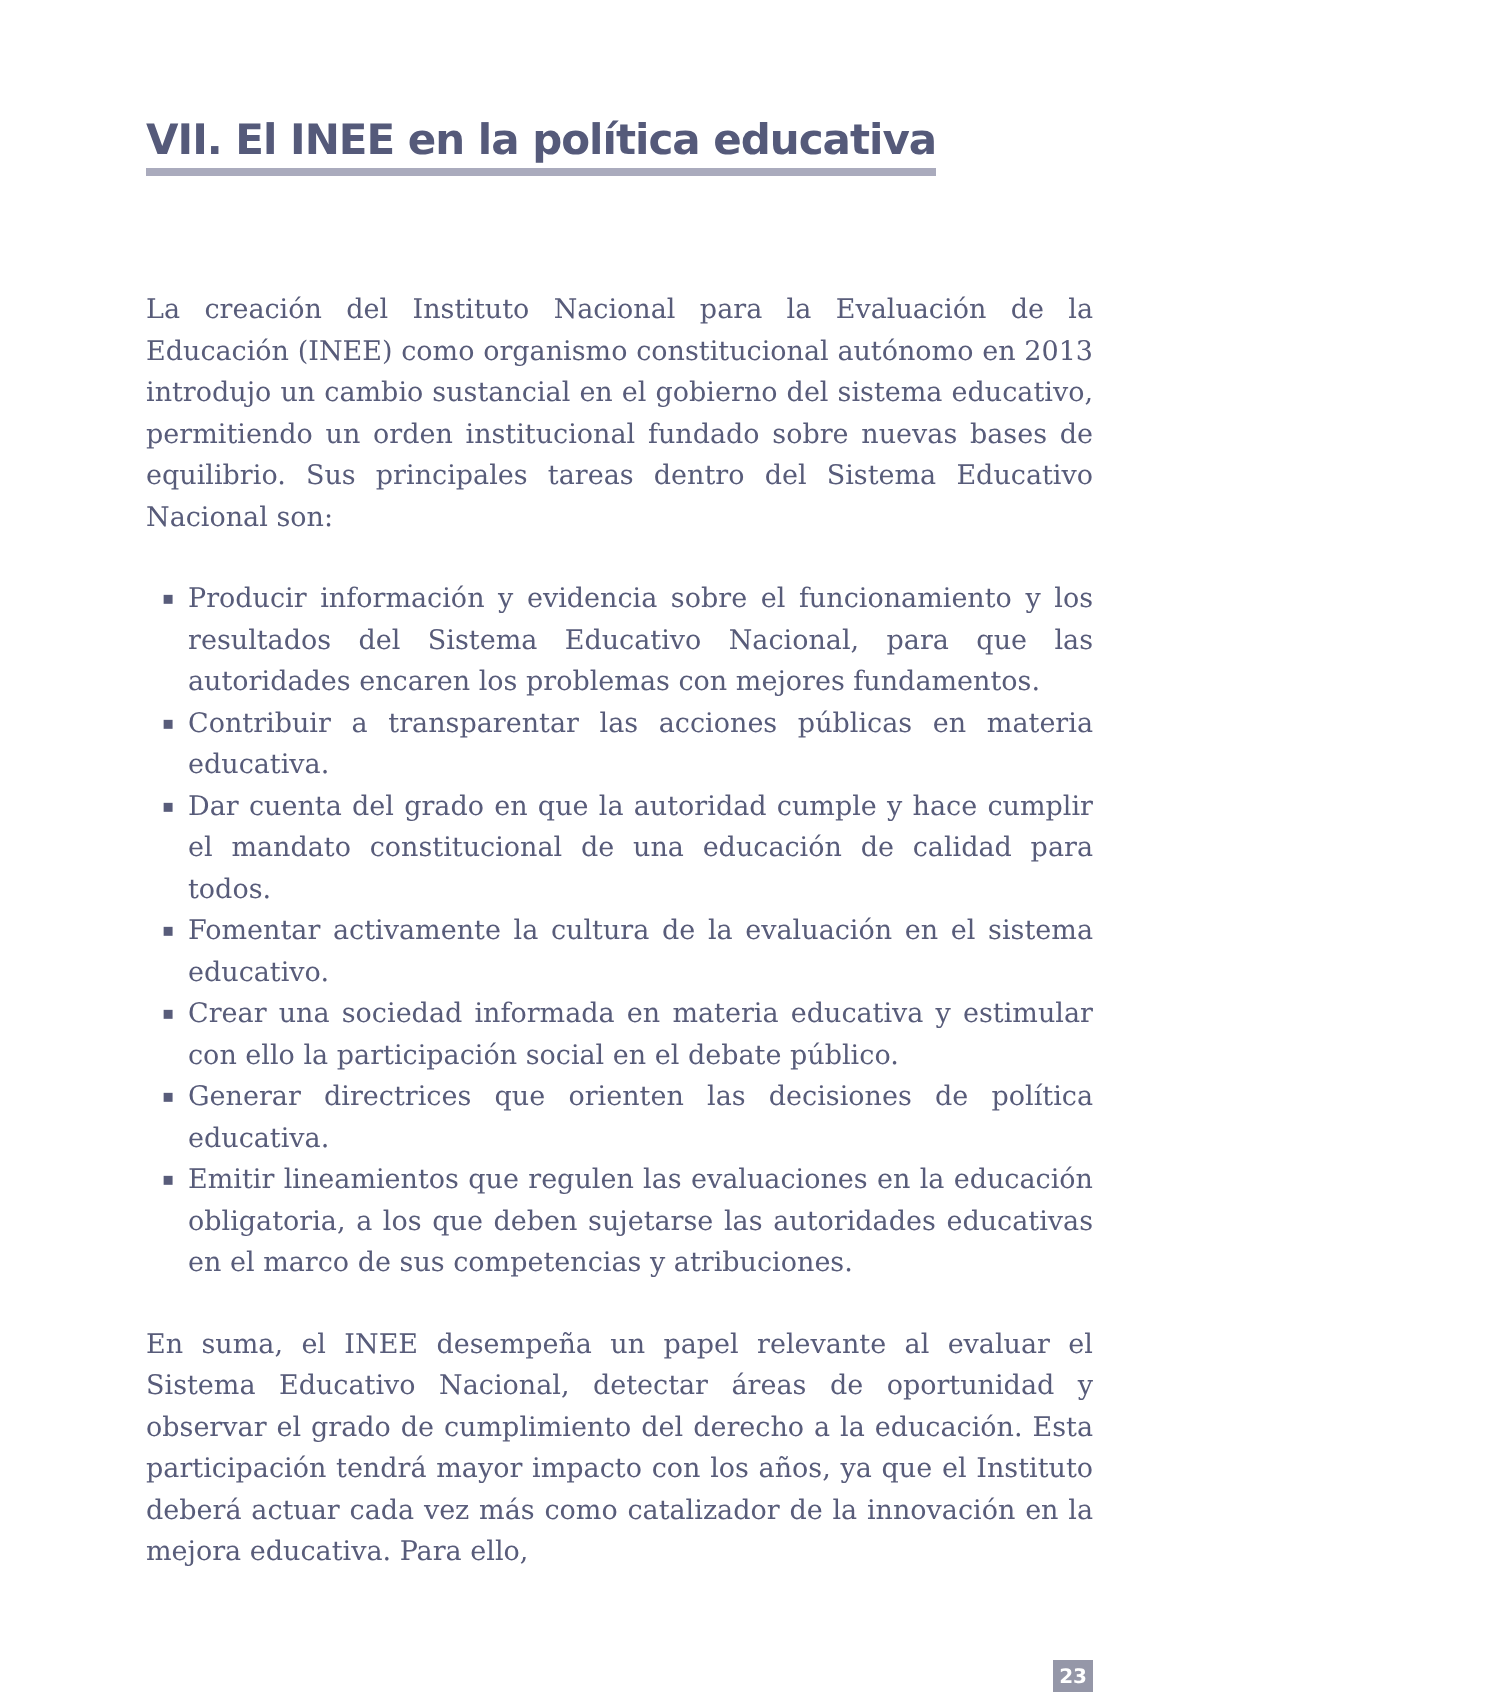VII. El INEE en la política educativa
La creación del Instituto Nacional para la Evaluación de la Educación (INEE) como organismo constitucional autónomo en 2013 introdujo un cambio sustancial en el gobierno del sistema educativo, permitiendo un orden institucional fundado sobre nuevas bases de equilibrio. Sus principales tareas dentro del Sistema Educativo Nacional son:
▪ Producir información y evidencia sobre el funcionamiento y los resultados del Sistema Educativo Nacional, para que las autoridades encaren los problemas con mejores fundamentos.
▪ Contribuir a transparentar las acciones públicas en materia educativa.
▪ Dar cuenta del grado en que la autoridad cumple y hace cumplir el mandato constitucional de una educación de calidad para todos.
▪ Fomentar activamente la cultura de la evaluación en el sistema educativo.
▪ Crear una sociedad informada en materia educativa y estimular con ello la participación social en el debate público.
▪ Generar directrices que orienten las decisiones de política educativa.
▪ Emitir lineamientos que regulen las evaluaciones en la educación obligatoria, a los que deben sujetarse las autoridades educativas en el marco de sus competencias y atribuciones.
En suma, el INEE desempeña un papel relevante al evaluar el Sistema Educativo Nacional, detectar áreas de oportunidad y observar el grado de cumplimiento del derecho a la educación. Esta participación tendrá mayor impacto con los años, ya que el Instituto deberá actuar cada vez más como catalizador de la innovación en la mejora educativa. Para ello,
23